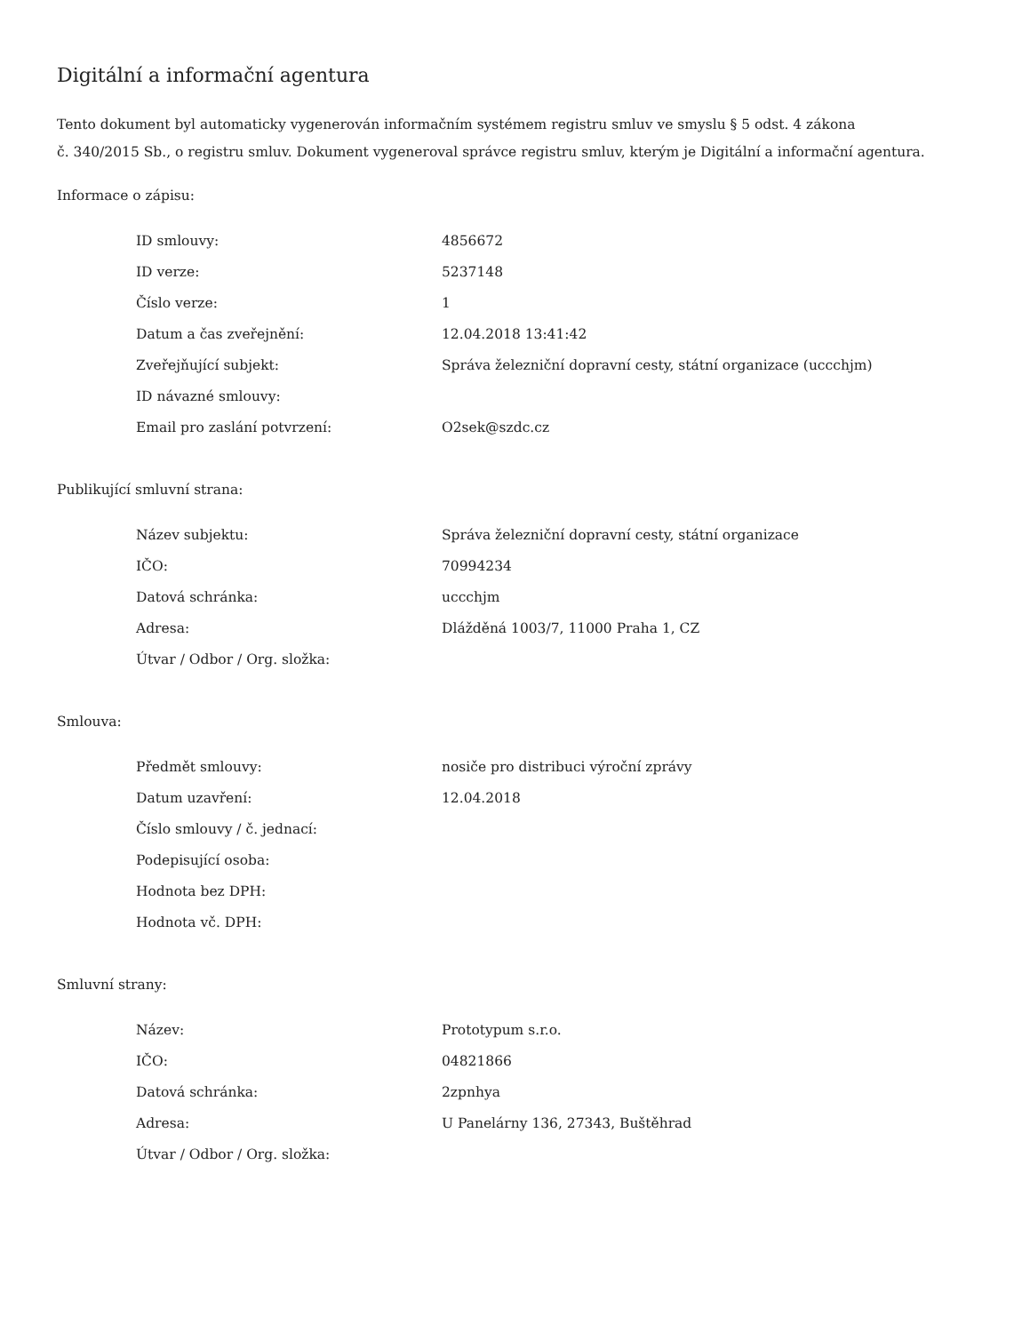Digitální a informační agentura
Tento dokument byl automaticky vygenerován informačním systémem registru smluv ve smyslu § 5 odst. 4 zákona
č. 340/2015 Sb., o registru smluv. Dokument vygeneroval správce registru smluv, kterým je Digitální a informační agentura.
Informace o zápisu:
| ID smlouvy: | 4856672 |
| ID verze: | 5237148 |
| Číslo verze: | 1 |
| Datum a čas zveřejnění: | 12.04.2018 13:41:42 |
| Zveřejňující subjekt: | Správa železniční dopravní cesty, státní organizace (uccchjm) |
| ID návazné smlouvy: | |
| Email pro zaslání potvrzení: | O2sek@szdc.cz |
Publikující smluvní strana:
| Název subjektu: | Správa železniční dopravní cesty, státní organizace |
| IČO: | 70994234 |
| Datová schránka: | uccchjm |
| Adresa: | Dlážděná 1003/7, 11000 Praha 1, CZ |
| Útvar / Odbor / Org. složka: | |
Smlouva:
| Předmět smlouvy: | nosiče pro distribuci výroční zprávy |
| Datum uzavření: | 12.04.2018 |
| Číslo smlouvy / č. jednací: | |
| Podepisující osoba: | |
| Hodnota bez DPH: | |
| Hodnota vč. DPH: | |
Smluvní strany:
| Název: | Prototypum s.r.o. |
| IČO: | 04821866 |
| Datová schránka: | 2zpnhya |
| Adresa: | U Panelárny 136, 27343, Buštěhrad |
| Útvar / Odbor / Org. složka: | |